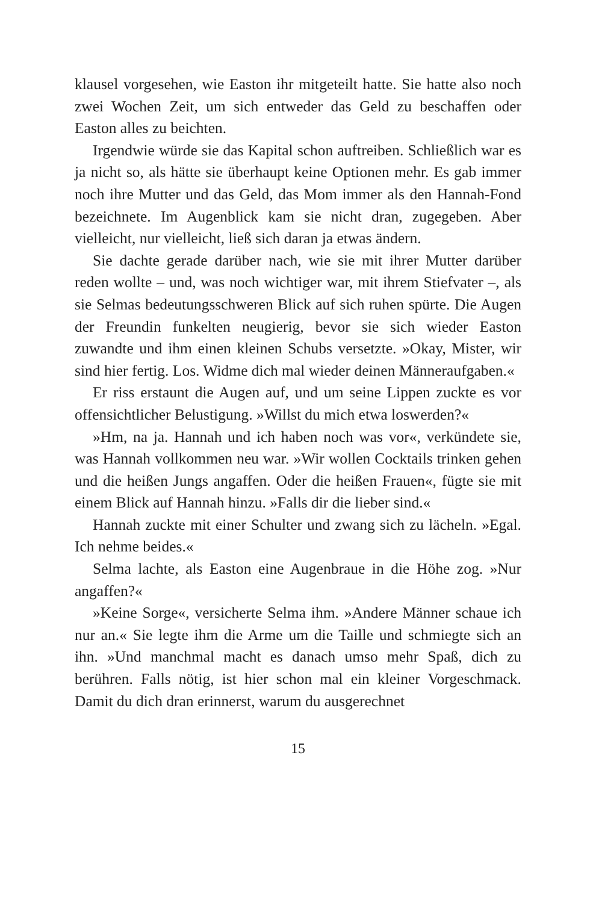klausel vorgesehen, wie Easton ihr mitgeteilt hatte. Sie hatte also noch zwei Wochen Zeit, um sich entweder das Geld zu beschaffen oder Easton alles zu beichten.
Irgendwie würde sie das Kapital schon auftreiben. Schließlich war es ja nicht so, als hätte sie überhaupt keine Optionen mehr. Es gab immer noch ihre Mutter und das Geld, das Mom immer als den Hannah-Fond bezeichnete. Im Augenblick kam sie nicht dran, zugegeben. Aber vielleicht, nur vielleicht, ließ sich daran ja etwas ändern.
Sie dachte gerade darüber nach, wie sie mit ihrer Mutter darüber reden wollte – und, was noch wichtiger war, mit ihrem Stiefvater –, als sie Selmas bedeutungsschweren Blick auf sich ruhen spürte. Die Augen der Freundin funkelten neugierig, bevor sie sich wieder Easton zuwandte und ihm einen kleinen Schubs versetzte. »Okay, Mister, wir sind hier fertig. Los. Widme dich mal wieder deinen Männeraufgaben.«
Er riss erstaunt die Augen auf, und um seine Lippen zuckte es vor offensichtlicher Belustigung. »Willst du mich etwa loswerden?«
»Hm, na ja. Hannah und ich haben noch was vor«, verkündete sie, was Hannah vollkommen neu war. »Wir wollen Cocktails trinken gehen und die heißen Jungs angaffen. Oder die heißen Frauen«, fügte sie mit einem Blick auf Hannah hinzu. »Falls dir die lieber sind.«
Hannah zuckte mit einer Schulter und zwang sich zu lächeln. »Egal. Ich nehme beides.«
Selma lachte, als Easton eine Augenbraue in die Höhe zog. »Nur angaffen?«
»Keine Sorge«, versicherte Selma ihm. »Andere Männer schaue ich nur an.« Sie legte ihm die Arme um die Taille und schmiegte sich an ihn. »Und manchmal macht es danach umso mehr Spaß, dich zu berühren. Falls nötig, ist hier schon mal ein kleiner Vorgeschmack. Damit du dich dran erinnerst, warum du ausgerechnet
15